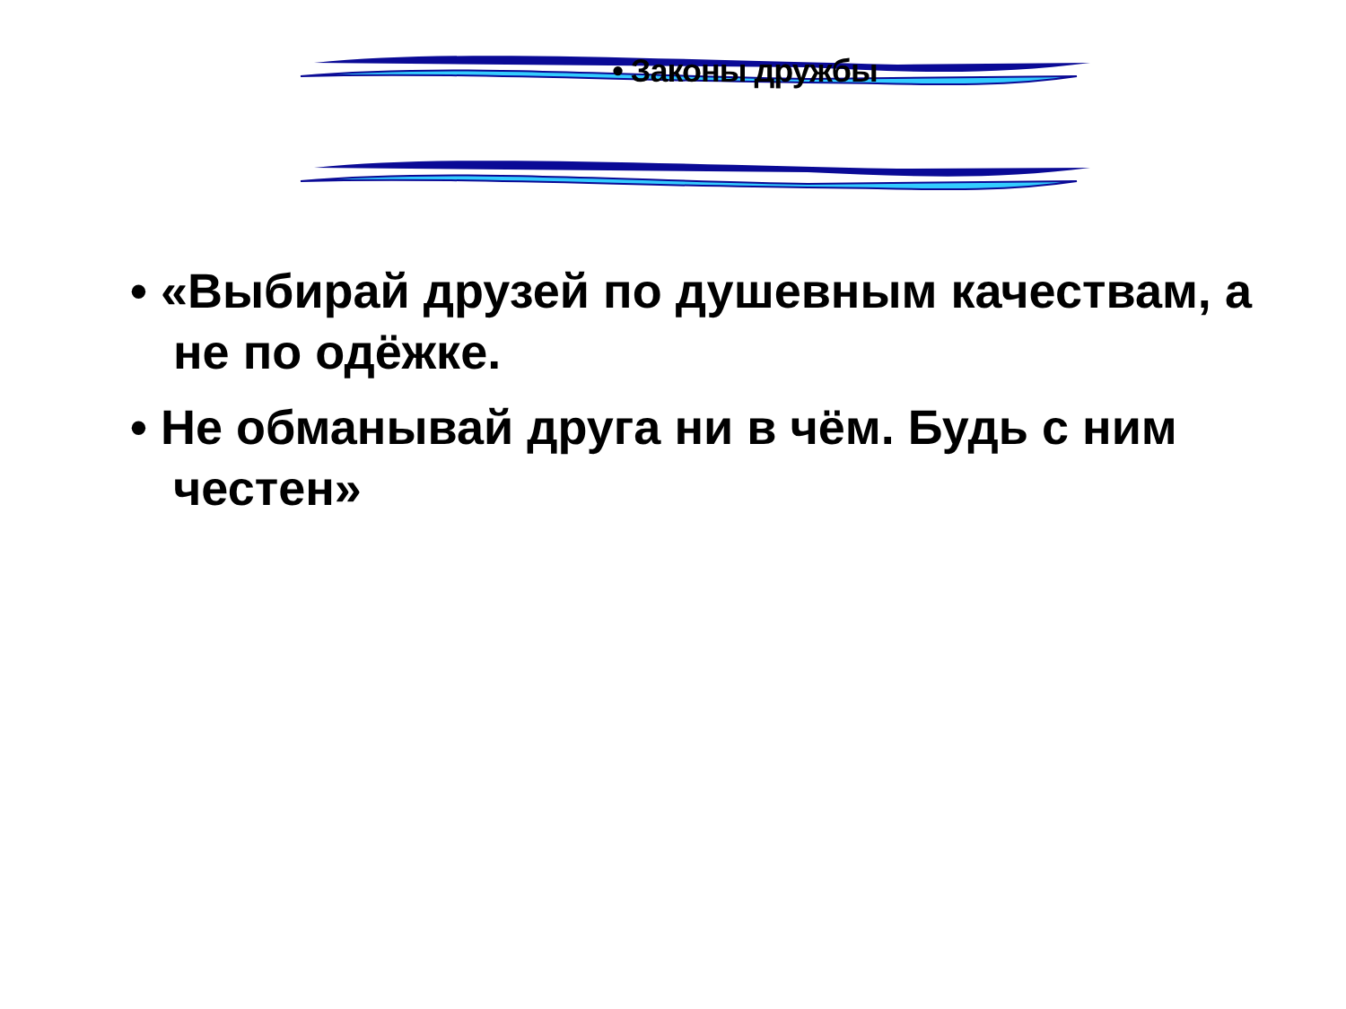• Законы дружбы
• «Выбирай друзей по душевным качествам, а не по одёжке.
• Не обманывай друга ни в чём. Будь с ним честен»